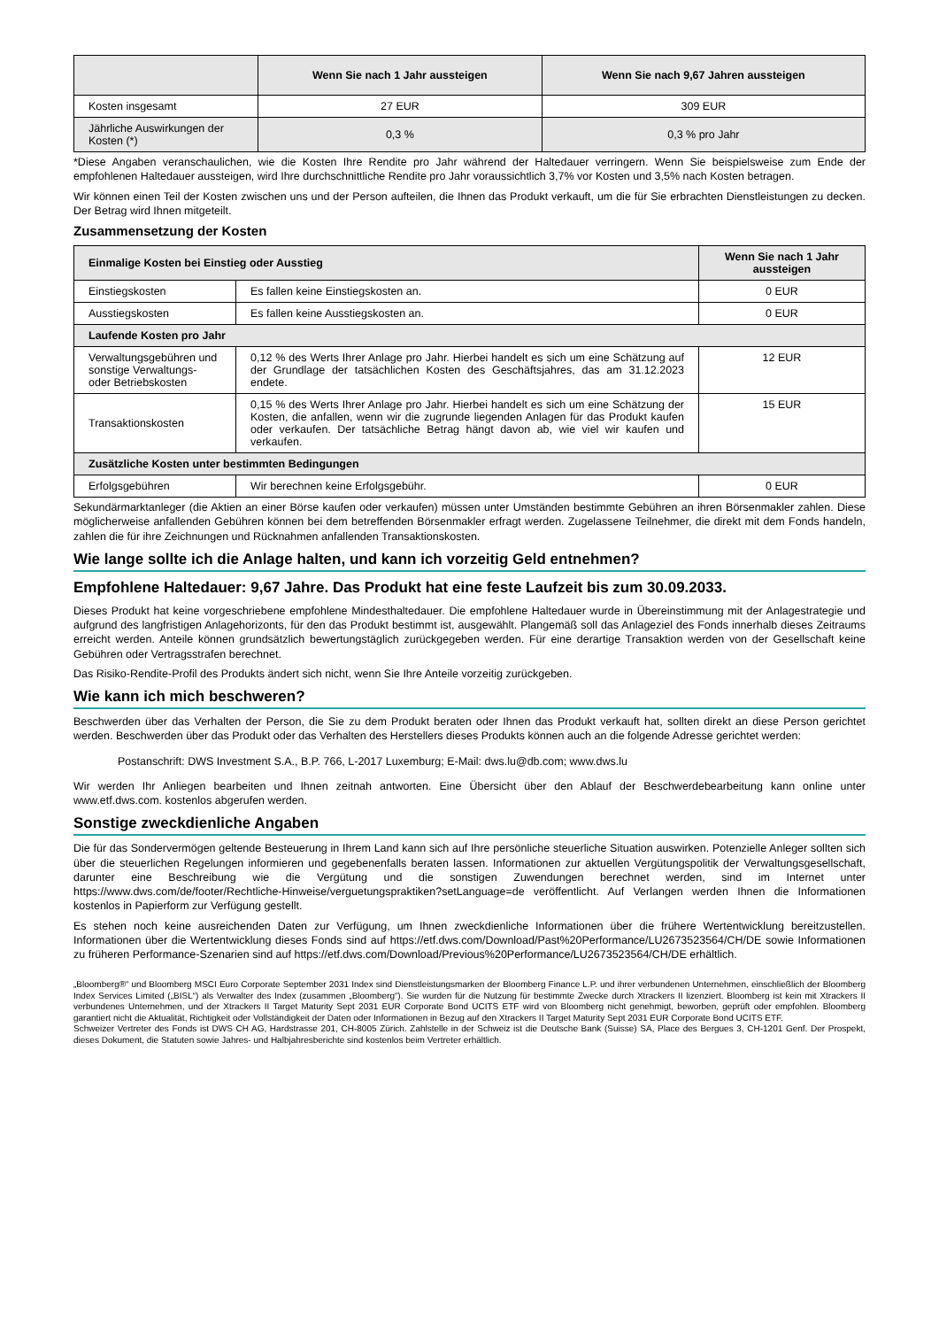| | Wenn Sie nach 1 Jahr aussteigen | Wenn Sie nach 9,67 Jahren aussteigen |
| --- | --- | --- |
| Kosten insgesamt | 27 EUR | 309 EUR |
| Jährliche Auswirkungen der Kosten (*) | 0,3 % | 0,3 % pro Jahr |
*Diese Angaben veranschaulichen, wie die Kosten Ihre Rendite pro Jahr während der Haltedauer verringern. Wenn Sie beispielsweise zum Ende der empfohlenen Haltedauer aussteigen, wird Ihre durchschnittliche Rendite pro Jahr voraussichtlich 3,7% vor Kosten und 3,5% nach Kosten betragen.
Wir können einen Teil der Kosten zwischen uns und der Person aufteilen, die Ihnen das Produkt verkauft, um die für Sie erbrachten Dienstleistungen zu decken. Der Betrag wird Ihnen mitgeteilt.
Zusammensetzung der Kosten
| Einmalige Kosten bei Einstieg oder Ausstieg | | Wenn Sie nach 1 Jahr aussteigen |
| --- | --- | --- |
| Einstiegskosten | Es fallen keine Einstiegskosten an. | 0 EUR |
| Ausstiegskosten | Es fallen keine Ausstiegskosten an. | 0 EUR |
| Laufende Kosten pro Jahr | | |
| Verwaltungsgebühren und sonstige Verwaltungs- oder Betriebskosten | 0,12 % des Werts Ihrer Anlage pro Jahr. Hierbei handelt es sich um eine Schätzung auf der Grundlage der tatsächlichen Kosten des Geschäftsjahres, das am 31.12.2023 endete. | 12 EUR |
| Transaktionskosten | 0,15 % des Werts Ihrer Anlage pro Jahr. Hierbei handelt es sich um eine Schätzung der Kosten, die anfallen, wenn wir die zugrunde liegenden Anlagen für das Produkt kaufen oder verkaufen. Der tatsächliche Betrag hängt davon ab, wie viel wir kaufen und verkaufen. | 15 EUR |
| Zusätzliche Kosten unter bestimmten Bedingungen | | |
| Erfolgsgebühren | Wir berechnen keine Erfolgsgebühr. | 0 EUR |
Sekundärmarktanleger (die Aktien an einer Börse kaufen oder verkaufen) müssen unter Umständen bestimmte Gebühren an ihren Börsenmakler zahlen. Diese möglicherweise anfallenden Gebühren können bei dem betreffenden Börsenmakler erfragt werden. Zugelassene Teilnehmer, die direkt mit dem Fonds handeln, zahlen die für ihre Zeichnungen und Rücknahmen anfallenden Transaktionskosten.
Wie lange sollte ich die Anlage halten, und kann ich vorzeitig Geld entnehmen?
Empfohlene Haltedauer: 9,67 Jahre. Das Produkt hat eine feste Laufzeit bis zum 30.09.2033.
Dieses Produkt hat keine vorgeschriebene empfohlene Mindesthaltedauer. Die empfohlene Haltedauer wurde in Übereinstimmung mit der Anlagestrategie und aufgrund des langfristigen Anlagehorizonts, für den das Produkt bestimmt ist, ausgewählt. Plangemäß soll das Anlageziel des Fonds innerhalb dieses Zeitraums erreicht werden. Anteile können grundsätzlich bewertungstäglich zurückgegeben werden. Für eine derartige Transaktion werden von der Gesellschaft keine Gebühren oder Vertragsstrafen berechnet.
Das Risiko-Rendite-Profil des Produkts ändert sich nicht, wenn Sie Ihre Anteile vorzeitig zurückgeben.
Wie kann ich mich beschweren?
Beschwerden über das Verhalten der Person, die Sie zu dem Produkt beraten oder Ihnen das Produkt verkauft hat, sollten direkt an diese Person gerichtet werden. Beschwerden über das Produkt oder das Verhalten des Herstellers dieses Produkts können auch an die folgende Adresse gerichtet werden:
Postanschrift: DWS Investment S.A., B.P. 766, L-2017 Luxemburg; E-Mail: dws.lu@db.com; www.dws.lu
Wir werden Ihr Anliegen bearbeiten und Ihnen zeitnah antworten. Eine Übersicht über den Ablauf der Beschwerdebearbeitung kann online unter www.etf.dws.com. kostenlos abgerufen werden.
Sonstige zweckdienliche Angaben
Die für das Sondervermögen geltende Besteuerung in Ihrem Land kann sich auf Ihre persönliche steuerliche Situation auswirken. Potenzielle Anleger sollten sich über die steuerlichen Regelungen informieren und gegebenenfalls beraten lassen. Informationen zur aktuellen Vergütungspolitik der Verwaltungsgesellschaft, darunter eine Beschreibung wie die Vergütung und die sonstigen Zuwendungen berechnet werden, sind im Internet unter https://www.dws.com/de/footer/Rechtliche-Hinweise/verguetungspraktiken?setLanguage=de veröffentlicht. Auf Verlangen werden Ihnen die Informationen kostenlos in Papierform zur Verfügung gestellt.
Es stehen noch keine ausreichenden Daten zur Verfügung, um Ihnen zweckdienliche Informationen über die frühere Wertentwicklung bereitzustellen. Informationen über die Wertentwicklung dieses Fonds sind auf https://etf.dws.com/Download/Past%20Performance/LU2673523564/CH/DE sowie Informationen zu früheren Performance-Szenarien sind auf https://etf.dws.com/Download/Previous%20Performance/LU2673523564/CH/DE erhältlich.
„Bloomberg®“ und Bloomberg MSCI Euro Corporate September 2031 Index sind Dienstleistungsmarken der Bloomberg Finance L.P. und ihrer verbundenen Unternehmen, einschließlich der Bloomberg Index Services Limited („BISL“) als Verwalter des Index (zusammen „Bloomberg“). Sie wurden für die Nutzung für bestimmte Zwecke durch Xtrackers II lizenziert. Bloomberg ist kein mit Xtrackers II verbundenes Unternehmen, und der Xtrackers II Target Maturity Sept 2031 EUR Corporate Bond UCITS ETF wird von Bloomberg nicht genehmigt, beworben, geprüft oder empfohlen. Bloomberg garantiert nicht die Aktualität, Richtigkeit oder Vollständigkeit der Daten oder Informationen in Bezug auf den Xtrackers II Target Maturity Sept 2031 EUR Corporate Bond UCITS ETF.
Schweizer Vertreter des Fonds ist DWS CH AG, Hardstrasse 201, CH-8005 Zürich. Zahlstelle in der Schweiz ist die Deutsche Bank (Suisse) SA, Place des Bergues 3, CH-1201 Genf. Der Prospekt, dieses Dokument, die Statuten sowie Jahres- und Halbjahresberichte sind kostenlos beim Vertreter erhältlich.